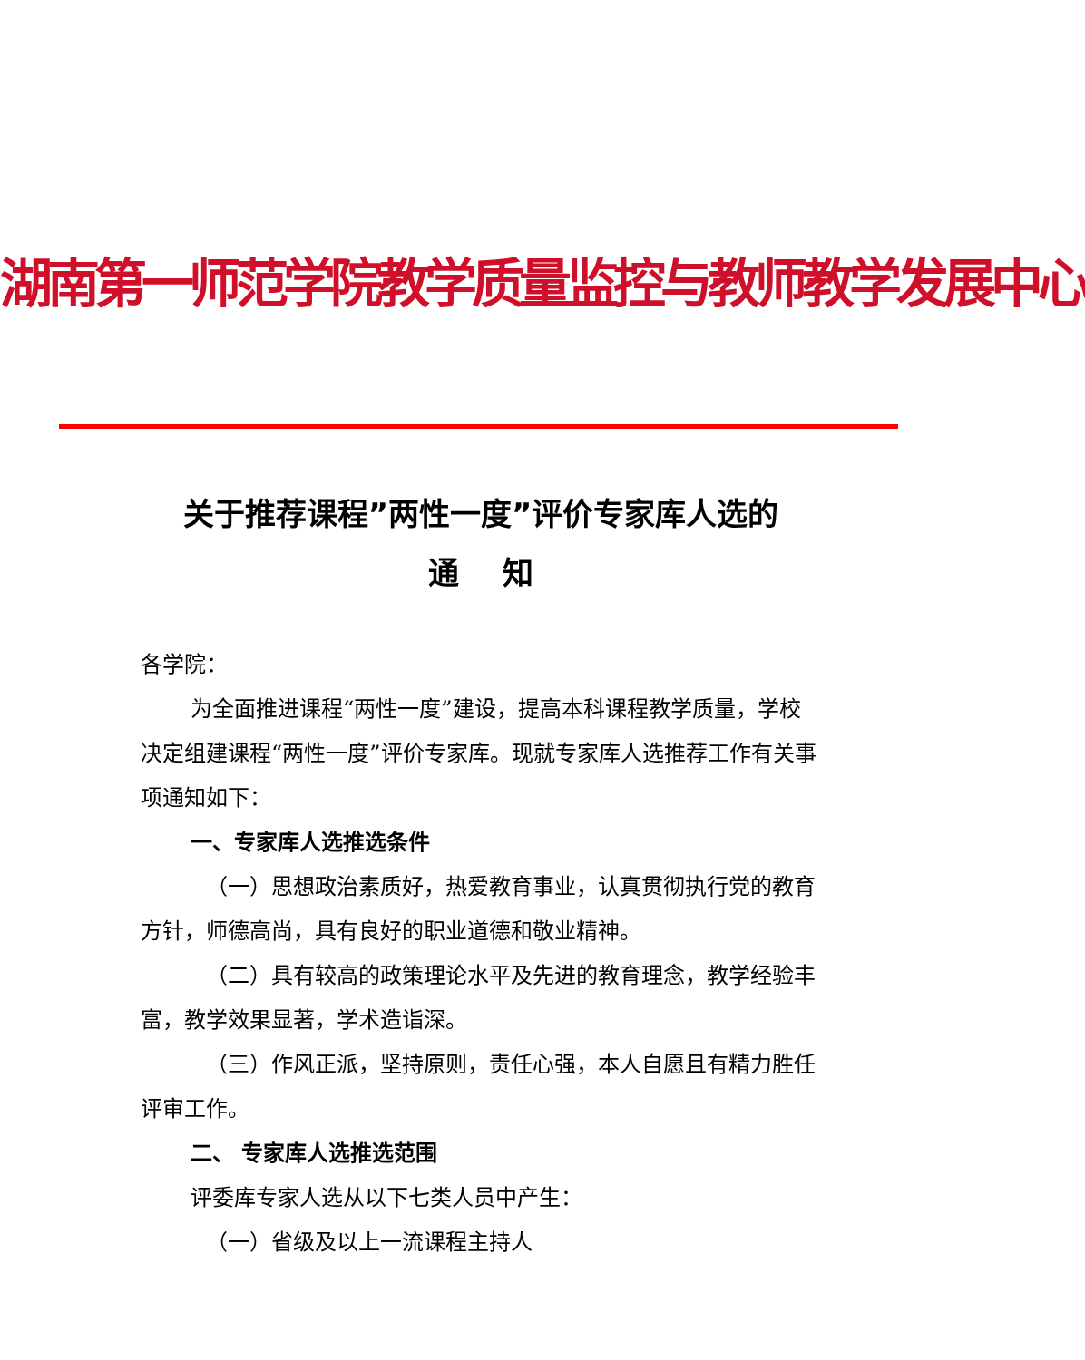湖南第一师范学院教学质量监控与教师教学发展中心
关于推荐课程”两性一度”评价专家库人选的
通 知
各学院：
为全面推进课程“两性一度”建设，提高本科课程教学质量，学校决定组建课程“两性一度”评价专家库。现就专家库人选推荐工作有关事项通知如下：
一、专家库人选推选条件
（一）思想政治素质好，热爱教育事业，认真贯彻执行党的教育方针，师德高尚，具有良好的职业道德和敬业精神。
（二）具有较高的政策理论水平及先进的教育理念，教学经验丰富，教学效果显著，学术造诣深。
（三）作风正派，坚持原则，责任心强，本人自愿且有精力胜任评审工作。
二、 专家库人选推选范围
评委库专家人选从以下七类人员中产生：
（一）省级及以上一流课程主持人